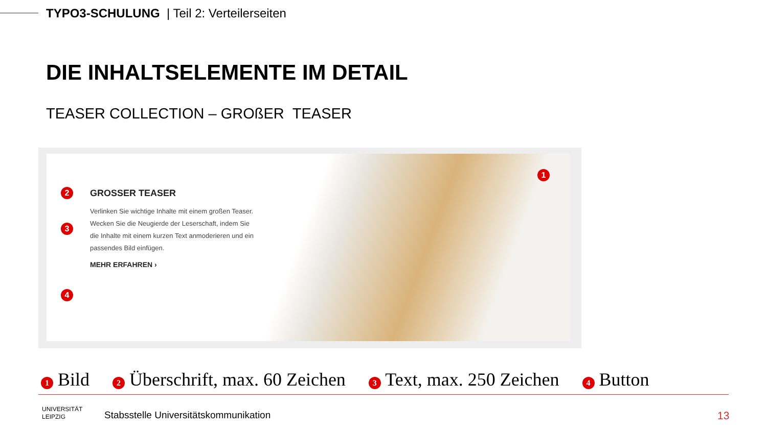TYPO3-SCHULUNG | Teil 2: Verteilerseiten
DIE INHALTSELEMENTE IM DETAIL
TEASER COLLECTION – GROßER TEASER
GROSSER TEASER
Verlinken Sie wichtige Inhalte mit einem großen Teaser. Wecken Sie die Neugierde der Leserschaft, indem Sie die Inhalte mit einem kurzen Text anmoderieren und ein passendes Bild einfügen.
MEHR ERFAHREN ›
1
2
3
4
1 Bild 2 Überschrift, max. 60 Zeichen 3 Text, max. 250 Zeichen 4 Button
UNIVERSITÄT
LEIPZIG
Stabsstelle Universitätskommunikation
13